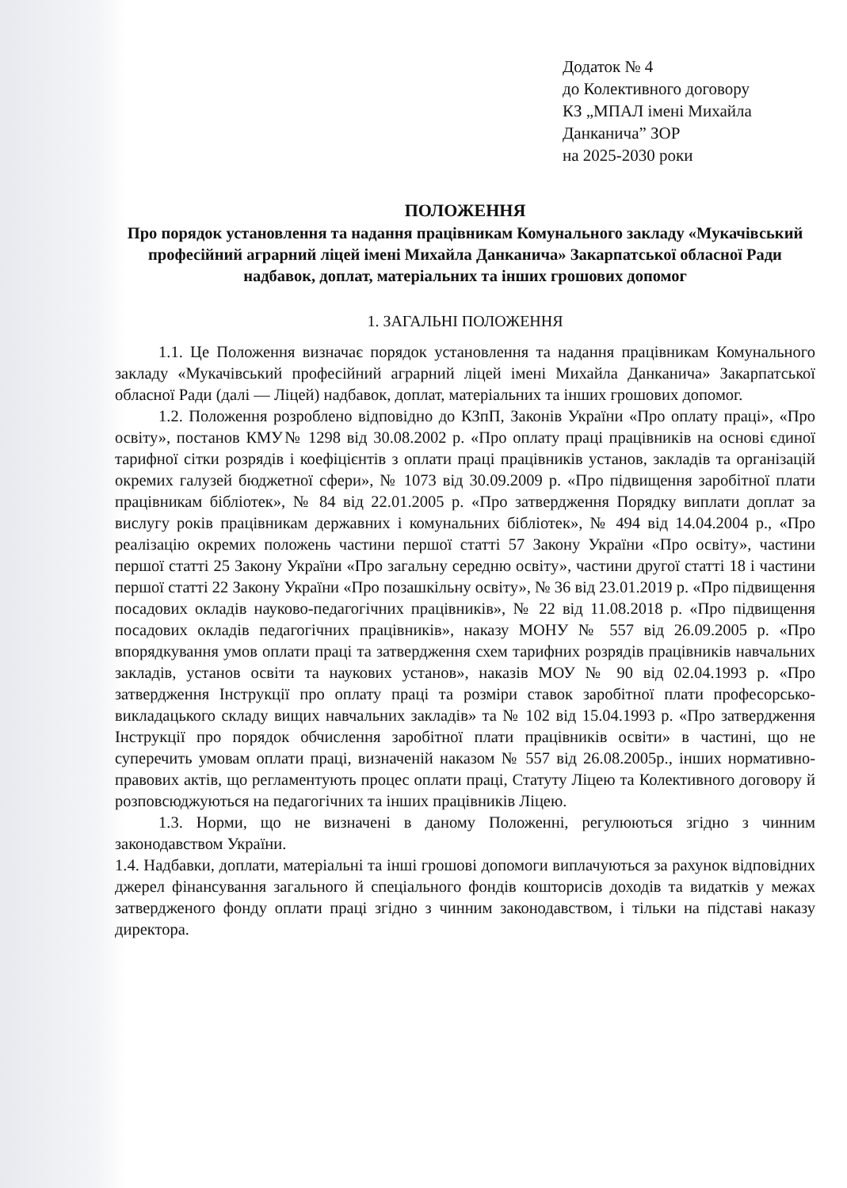Додаток № 4
до Колективного договору
КЗ „МПАЛ імені Михайла Данканича” ЗОР
на 2025-2030 роки
ПОЛОЖЕННЯ
Про порядок установлення та надання працівникам Комунального закладу «Мукачівський професійний аграрний ліцей імені Михайла Данканича» Закарпатської обласної Ради надбавок, доплат, матеріальних та інших грошових допомог
1. ЗАГАЛЬНІ ПОЛОЖЕННЯ
1.1. Це Положення визначає порядок установлення та надання працівникам Комунального закладу «Мукачівський професійний аграрний ліцей імені Михайла Данканича» Закарпатської обласної Ради (далі — Ліцей) надбавок, доплат, матеріальних та інших грошових допомог.
1.2. Положення розроблено відповідно до КЗпП, Законів України «Про оплату праці», «Про освіту», постанов КМУ№ 1298 від 30.08.2002 р. «Про оплату праці працівників на основі єдиної тарифної сітки розрядів і коефіцієнтів з оплати праці працівників установ, закладів та організацій окремих галузей бюджетної сфери», № 1073 від 30.09.2009 р. «Про підвищення заробітної плати працівникам бібліотек», № 84 від 22.01.2005 р. «Про затвердження Порядку виплати доплат за вислугу років працівникам державних і комунальних бібліотек», № 494 від 14.04.2004 р., «Про реалізацію окремих положень частини першої статті 57 Закону України «Про освіту», частини першої статті 25 Закону України «Про загальну середню освіту», частини другої статті 18 і частини першої статті 22 Закону України «Про позашкільну освіту», № 36 від 23.01.2019 р. «Про підвищення посадових окладів науково-педагогічних працівників», № 22 від 11.08.2018 р. «Про підвищення посадових окладів педагогічних працівників», наказу МОНУ № 557 від 26.09.2005 р. «Про впорядкування умов оплати праці та затвердження схем тарифних розрядів працівників навчальних закладів, установ освіти та наукових установ», наказів МОУ № 90 від 02.04.1993 р. «Про затвердження Інструкції про оплату праці та розміри ставок заробітної плати професорсько-викладацького складу вищих навчальних закладів» та № 102 від 15.04.1993 р. «Про затвердження Інструкції про порядок обчислення заробітної плати працівників освіти» в частині, що не суперечить умовам оплати праці, визначеній наказом № 557 від 26.08.2005р., інших нормативно-правових актів, що регламентують процес оплати праці, Статуту Ліцею та Колективного договору й розповсюджуються на педагогічних та інших працівників Ліцею.
1.3. Норми, що не визначені в даному Положенні, регулюються згідно з чинним законодавством України.
1.4. Надбавки, доплати, матеріальні та інші грошові допомоги виплачуються за рахунок відповідних джерел фінансування загального й спеціального фондів кошторисів доходів та видатків у межах затвердженого фонду оплати праці згідно з чинним законодавством, і тільки на підставі наказу директора.